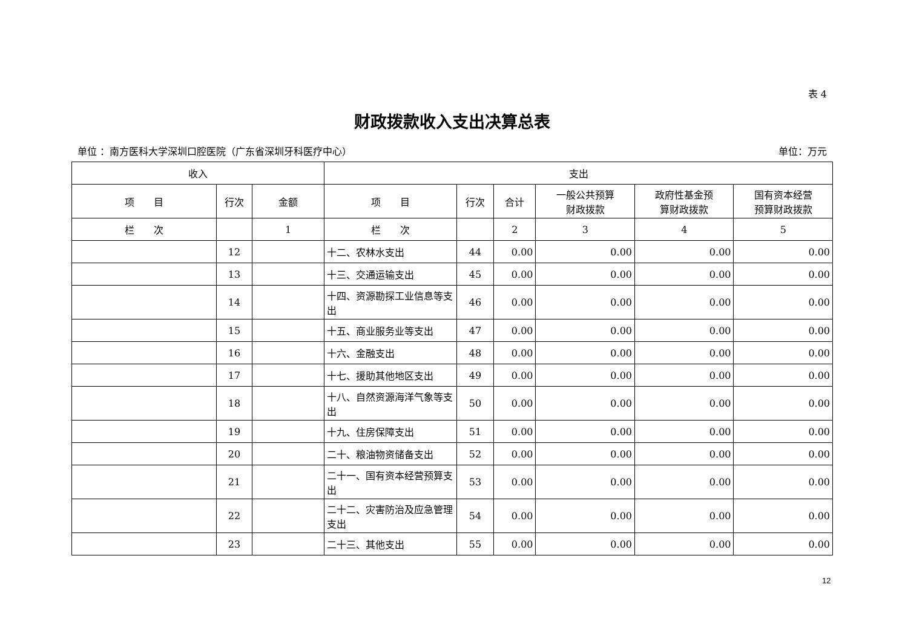表 4
财政拨款收入支出决算总表
单位 ：南方医科大学深圳口腔医院（广东省深圳牙科医疗中心） 单位：万元
| 收入 | | | 支出 | | | | | |
| --- | --- | --- | --- | --- | --- | --- | --- | --- |
| 项 目 | 行次 | 金额 | 项 目 | 行次 | 合计 | 一般公共预算 财政拨款 | 政府性基金预 算财政拨款 | 国有资本经营 预算财政拨款 |
| 栏 次 | | 1 | 栏 次 | | 2 | 3 | 4 | 5 |
| | 12 | | 十二、农林水支出 | 44 | 0.00 | 0.00 | 0.00 | 0.00 |
| | 13 | | 十三、交通运输支出 | 45 | 0.00 | 0.00 | 0.00 | 0.00 |
| | 14 | | 十四、资源勘探工业信息等支出 | 46 | 0.00 | 0.00 | 0.00 | 0.00 |
| | 15 | | 十五、商业服务业等支出 | 47 | 0.00 | 0.00 | 0.00 | 0.00 |
| | 16 | | 十六、金融支出 | 48 | 0.00 | 0.00 | 0.00 | 0.00 |
| | 17 | | 十七、援助其他地区支出 | 49 | 0.00 | 0.00 | 0.00 | 0.00 |
| | 18 | | 十八、自然资源海洋气象等支出 | 50 | 0.00 | 0.00 | 0.00 | 0.00 |
| | 19 | | 十九、住房保障支出 | 51 | 0.00 | 0.00 | 0.00 | 0.00 |
| | 20 | | 二十、粮油物资储备支出 | 52 | 0.00 | 0.00 | 0.00 | 0.00 |
| | 21 | | 二十一、国有资本经营预算支出 | 53 | 0.00 | 0.00 | 0.00 | 0.00 |
| | 22 | | 二十二、灾害防治及应急管理支出 | 54 | 0.00 | 0.00 | 0.00 | 0.00 |
| | 23 | | 二十三、其他支出 | 55 | 0.00 | 0.00 | 0.00 | 0.00 |
12